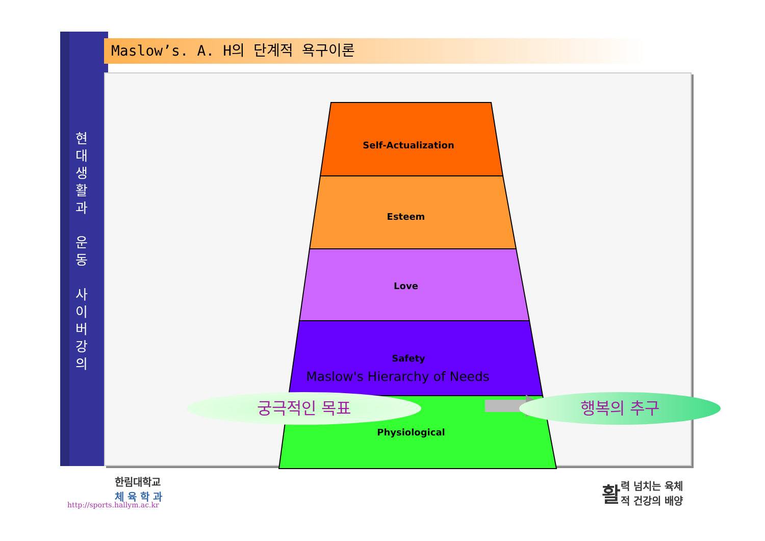현
대
생
활
과
운
동
사
이
버
강
의
Maslow’s. A. H의 단계적 욕구이론
Self-Actualization
Esteem
Love
Safety
Physiological
Maslow's Hierarchy of Needs
궁극적인 목표 행복의 추구
한림대학교
체 육 학 과
http://sports.hallym.ac.kr
활력 넘치는 육체
적 건강의 배양